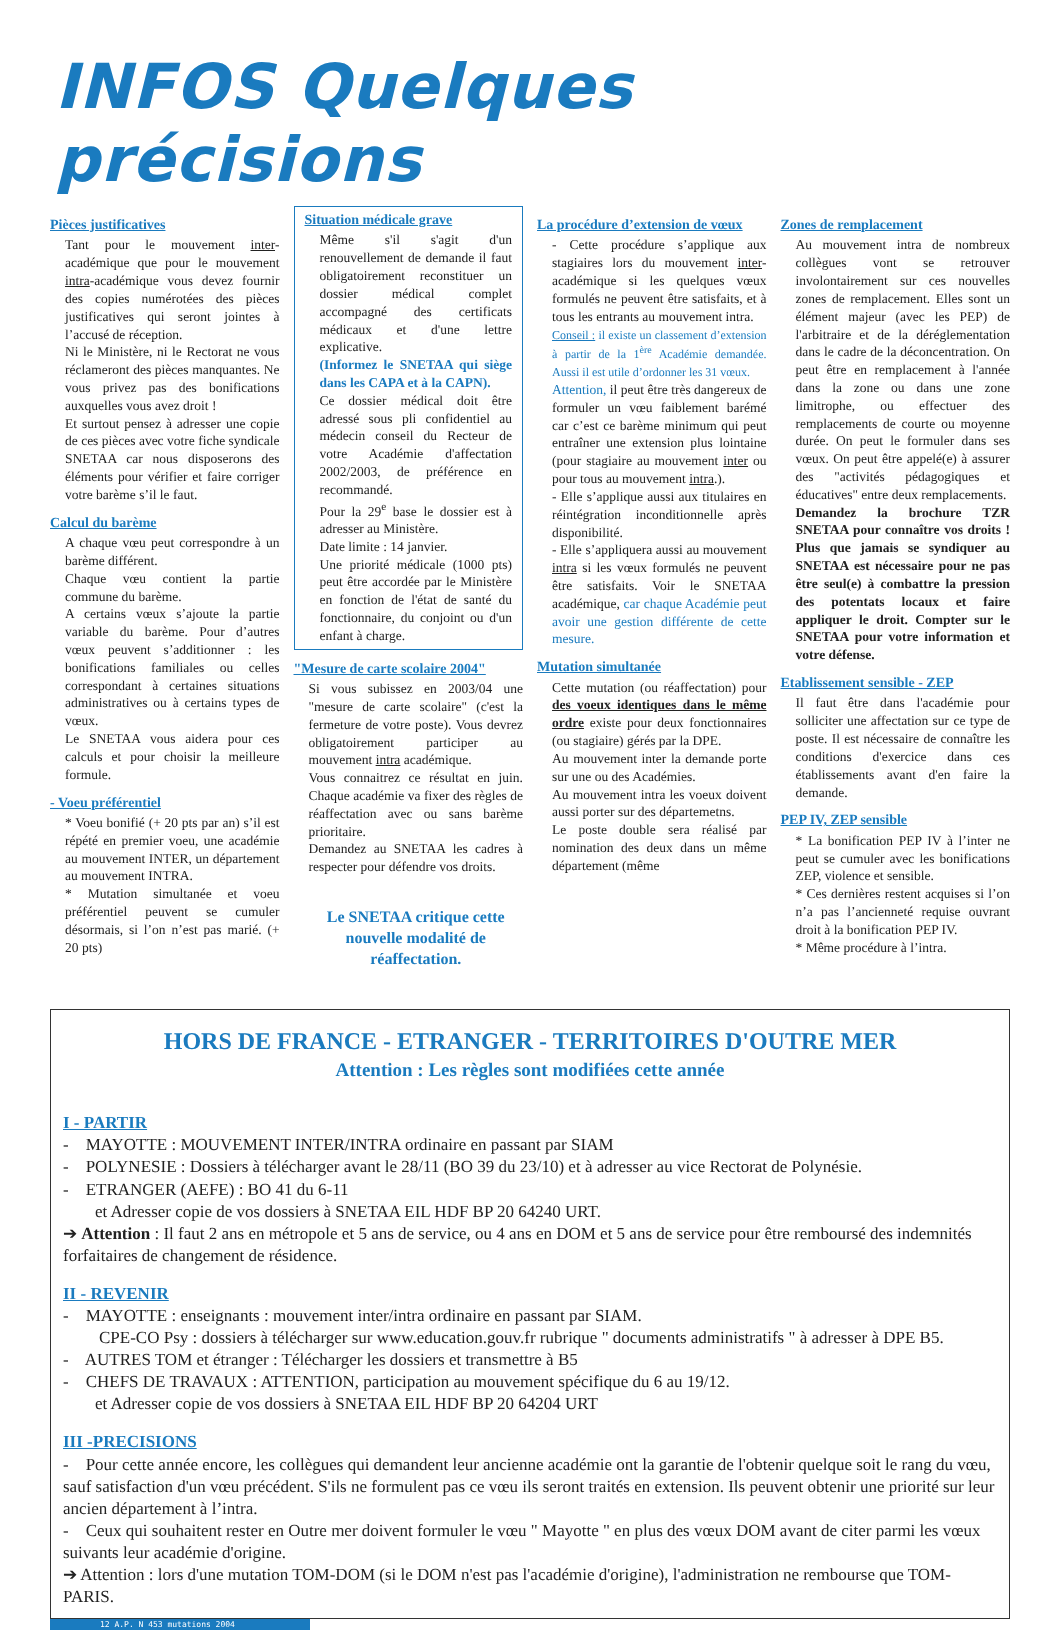INFOS Quelques précisions
Pièces justificatives
Tant pour le mouvement inter-académique que pour le mouvement intra-académique vous devez fournir des copies numérotées des pièces justificatives qui seront jointes à l’accusé de réception.
Ni le Ministère, ni le Rectorat ne vous réclameront des pièces manquantes. Ne vous privez pas des bonifications auxquelles vous avez droit !
Et surtout pensez à adresser une copie de ces pièces avec votre fiche syndicale SNETAA car nous disposerons des éléments pour vérifier et faire corriger votre barème s’il le faut.
Calcul du barème
A chaque vœu peut correspondre à un barème différent.
Chaque vœu contient la partie commune du barème.
A certains vœux s’ajoute la partie variable du barème. Pour d’autres vœux peuvent s’additionner : les bonifications familiales ou celles correspondant à certaines situations administratives ou à certains types de vœux.
Le SNETAA vous aidera pour ces calculs et pour choisir la meilleure formule.
- Voeu préférentiel
* Voeu bonifié (+ 20 pts par an) s’il est répété en premier voeu, une académie au mouvement INTER, un département au mouvement INTRA.
* Mutation simultanée et voeu préférentiel peuvent se cumuler désormais, si l’on n’est pas marié. (+ 20 pts)
Situation médicale grave
Même s'il s'agit d'un renouvellement de demande il faut obligatoirement reconstituer un dossier médical complet accompagné des certificats médicaux et d'une lettre explicative.
(Informez le SNETAA qui siège dans les CAPA et à la CAPN).
Ce dossier médical doit être adressé sous pli confidentiel au médecin conseil du Recteur de votre Académie d'affectation 2002/2003, de préférence en recommandé.
Pour la 29<sup>e</sup> base le dossier est à adresser au Ministère.
Date limite : 14 janvier.
Une priorité médicale (1000 pts) peut être accordée par le Ministère en fonction de l'état de santé du fonctionnaire, du conjoint ou d'un enfant à charge.
"Mesure de carte scolaire 2004"
Si vous subissez en 2003/04 une "mesure de carte scolaire" (c'est la fermeture de votre poste). Vous devrez obligatoirement participer au mouvement intra académique.
Vous connaitrez ce résultat en juin. Chaque académie va fixer des règles de réaffectation avec ou sans barème prioritaire.
Demandez au SNETAA les cadres à respecter pour défendre vos droits.
Le SNETAA critique cette nouvelle modalité de réaffectation.
La procédure d’extension de vœux
- Cette procédure s’applique aux stagiaires lors du mouvement inter-académique si les quelques vœux formulés ne peuvent être satisfaits, et à tous les entrants au mouvement intra.
Conseil : il existe un classement d’extension à partir de la 1<sup>ère</sup> Académie demandée. Aussi il est utile d’ordonner les 31 vœux.
Attention, il peut être très dangereux de formuler un vœu faiblement barémé car c’est ce barème minimum qui peut entraîner une extension plus lointaine (pour stagiaire au mouvement inter ou pour tous au mouvement intra.).
- Elle s’applique aussi aux titulaires en réintégration inconditionnelle après disponibilité.
- Elle s’appliquera aussi au mouvement intra si les vœux formulés ne peuvent être satisfaits. Voir le SNETAA académique, car chaque Académie peut avoir une gestion différente de cette mesure.
Mutation simultanée
Cette mutation (ou réaffectation) pour des voeux identiques dans le même ordre existe pour deux fonctionnaires (ou stagiaire) gérés par la DPE.
Au mouvement inter la demande porte sur une ou des Académies.
Au mouvement intra les voeux doivent aussi porter sur des départemetns.
Le poste double sera réalisé par nomination des deux dans un même département (même
Zones de remplacement
Au mouvement intra de nombreux collègues vont se retrouver involontairement sur ces nouvelles zones de remplacement. Elles sont un élément majeur (avec les PEP) de l'arbitraire et de la déréglementation dans le cadre de la déconcentration. On peut être en remplacement à l'année dans la zone ou dans une zone limitrophe, ou effectuer des remplacements de courte ou moyenne durée. On peut le formuler dans ses vœux. On peut être appelé(e) à assurer des "activités pédagogiques et éducatives" entre deux remplacements.
Demandez la brochure TZR SNETAA pour connaître vos droits ! Plus que jamais se syndiquer au SNETAA est nécessaire pour ne pas être seul(e) à combattre la pression des potentats locaux et faire appliquer le droit. Compter sur le SNETAA pour votre information et votre défense.
Etablissement sensible - ZEP
Il faut être dans l'académie pour solliciter une affectation sur ce type de poste. Il est nécessaire de connaître les conditions d'exercice dans ces établissements avant d'en faire la demande.
PEP IV, ZEP sensible
* La bonification PEP IV à l’inter ne peut se cumuler avec les bonifications ZEP, violence et sensible.
* Ces dernières restent acquises si l’on n’a pas l’ancienneté requise ouvrant droit à la bonification PEP IV.
* Même procédure à l’intra.
HORS DE FRANCE - ETRANGER - TERRITOIRES D'OUTRE MER
Attention : Les règles sont modifiées cette année
I - PARTIR
- MAYOTTE : MOUVEMENT INTER/INTRA ordinaire en passant par SIAM
- POLYNESIE : Dossiers à télécharger avant le 28/11 (BO 39 du 23/10) et à adresser au vice Rectorat de Polynésie.
- ETRANGER (AEFE) : BO 41 du 6-11
et Adresser copie de vos dossiers à SNETAA EIL HDF BP 20 64240 URT.
➔ Attention : Il faut 2 ans en métropole et 5 ans de service, ou 4 ans en DOM et 5 ans de service pour être remboursé des indemnités forfaitaires de changement de résidence.
II - REVENIR
- MAYOTTE : enseignants : mouvement inter/intra ordinaire en passant par SIAM.
CPE-CO Psy : dossiers à télécharger sur www.education.gouv.fr rubrique " documents administratifs " à adresser à DPE B5.
- AUTRES TOM et étranger : Télécharger les dossiers et transmettre à B5
- CHEFS DE TRAVAUX : ATTENTION, participation au mouvement spécifique du 6 au 19/12.
et Adresser copie de vos dossiers à SNETAA EIL HDF BP 20 64204 URT
III -PRECISIONS
- Pour cette année encore, les collègues qui demandent leur ancienne académie ont la garantie de l'obtenir quelque soit le rang du vœu, sauf satisfaction d'un vœu précédent. S'ils ne formulent pas ce vœu ils seront traités en extension. Ils peuvent obtenir une priorité sur leur ancien département à l’intra.
- Ceux qui souhaitent rester en Outre mer doivent formuler le vœu " Mayotte " en plus des vœux DOM avant de citer parmi les vœux suivants leur académie d'origine.
➔ Attention : lors d'une mutation TOM-DOM (si le DOM n'est pas l'académie d'origine), l'administration ne rembourse que TOM-PARIS.
12 A.P. N 453 mutations 2004